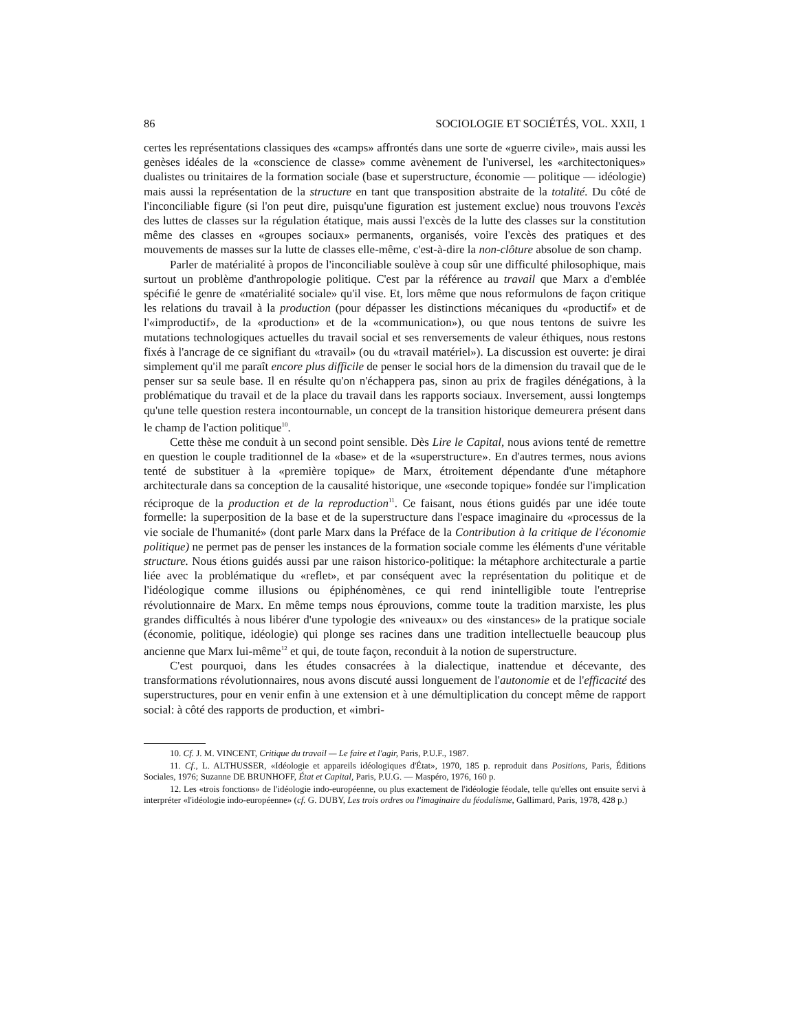86 SOCIOLOGIE ET SOCIÉTÉS, VOL. XXII, 1
certes les représentations classiques des «camps» affrontés dans une sorte de «guerre civile», mais aussi les genèses idéales de la «conscience de classe» comme avènement de l'universel, les «architectoniques» dualistes ou trinitaires de la formation sociale (base et superstructure, économie — politique — idéologie) mais aussi la représentation de la structure en tant que transposition abstraite de la totalité. Du côté de l'inconciliable figure (si l'on peut dire, puisqu'une figuration est justement exclue) nous trouvons l'excès des luttes de classes sur la régulation étatique, mais aussi l'excès de la lutte des classes sur la constitution même des classes en «groupes sociaux» permanents, organisés, voire l'excès des pratiques et des mouvements de masses sur la lutte de classes elle-même, c'est-à-dire la non-clôture absolue de son champ.
Parler de matérialité à propos de l'inconciliable soulève à coup sûr une difficulté philosophique, mais surtout un problème d'anthropologie politique. C'est par la référence au travail que Marx a d'emblée spécifié le genre de «matérialité sociale» qu'il vise. Et, lors même que nous reformulons de façon critique les relations du travail à la production (pour dépasser les distinctions mécaniques du «productif» et de l'«improductif», de la «production» et de la «communication»), ou que nous tentons de suivre les mutations technologiques actuelles du travail social et ses renversements de valeur éthiques, nous restons fixés à l'ancrage de ce signifiant du «travail» (ou du «travail matériel»). La discussion est ouverte: je dirai simplement qu'il me paraît encore plus difficile de penser le social hors de la dimension du travail que de le penser sur sa seule base. Il en résulte qu'on n'échappera pas, sinon au prix de fragiles dénégations, à la problématique du travail et de la place du travail dans les rapports sociaux. Inversement, aussi longtemps qu'une telle question restera incontournable, un concept de la transition historique demeurera présent dans le champ de l'action politique<sup>10</sup>.
Cette thèse me conduit à un second point sensible. Dès Lire le Capital, nous avions tenté de remettre en question le couple traditionnel de la «base» et de la «superstructure». En d'autres termes, nous avions tenté de substituer à la «première topique» de Marx, étroitement dépendante d'une métaphore architecturale dans sa conception de la causalité historique, une «seconde topique» fondée sur l'implication réciproque de la production et de la reproduction<sup>11</sup>. Ce faisant, nous étions guidés par une idée toute formelle: la superposition de la base et de la superstructure dans l'espace imaginaire du «processus de la vie sociale de l'humanité» (dont parle Marx dans la Préface de la Contribution à la critique de l'économie politique) ne permet pas de penser les instances de la formation sociale comme les éléments d'une véritable structure. Nous étions guidés aussi par une raison historico-politique: la métaphore architecturale a partie liée avec la problématique du «reflet», et par conséquent avec la représentation du politique et de l'idéologique comme illusions ou épiphénomènes, ce qui rend inintelligible toute l'entreprise révolutionnaire de Marx. En même temps nous éprouvions, comme toute la tradition marxiste, les plus grandes difficultés à nous libérer d'une typologie des «niveaux» ou des «instances» de la pratique sociale (économie, politique, idéologie) qui plonge ses racines dans une tradition intellectuelle beaucoup plus ancienne que Marx lui-même<sup>12</sup> et qui, de toute façon, reconduit à la notion de superstructure.
C'est pourquoi, dans les études consacrées à la dialectique, inattendue et décevante, des transformations révolutionnaires, nous avons discuté aussi longuement de l'autonomie et de l'efficacité des superstructures, pour en venir enfin à une extension et à une démultiplication du concept même de rapport social: à côté des rapports de production, et «imbri-
10. Cf. J. M. VINCENT, Critique du travail — Le faire et l'agir, Paris, P.U.F., 1987.
11. Cf., L. ALTHUSSER, «Idéologie et appareils idéologiques d'État», 1970, 185 p. reproduit dans Positions, Paris, Éditions Sociales, 1976; Suzanne DE BRUNHOFF, État et Capital, Paris, P.U.G. — Maspéro, 1976, 160 p.
12. Les «trois fonctions» de l'idéologie indo-européenne, ou plus exactement de l'idéologie féodale, telle qu'elles ont ensuite servi à interpréter «l'idéologie indo-européenne» (cf. G. DUBY, Les trois ordres ou l'imaginaire du féodalisme, Gallimard, Paris, 1978, 428 p.)